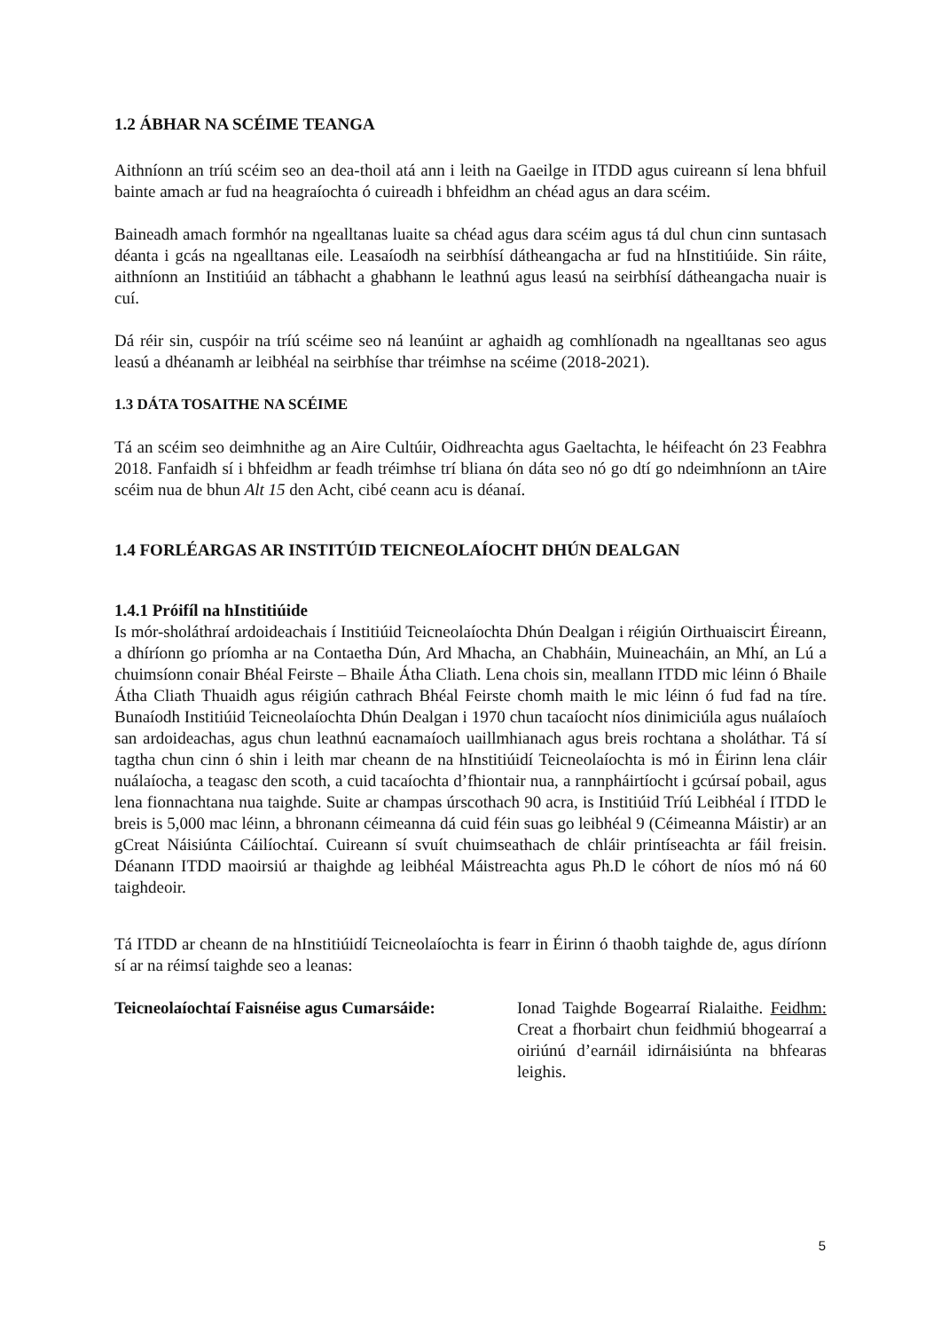1.2 ÁBHAR NA SCÉIME TEANGA
Aithníonn an tríú scéim seo an dea-thoil atá ann i leith na Gaeilge in ITDD agus cuireann sí lena bhfuil bainte amach ar fud na heagraíochta ó cuireadh i bhfeidhm an chéad agus an dara scéim.
Baineadh amach formhór na ngealltanas luaite sa chéad agus dara scéim agus tá dul chun cinn suntasach déanta i gcás na ngealltanas eile. Leasaíodh na seirbhísí dátheangacha ar fud na hInstitiúide. Sin ráite, aithníonn an Institiúid an tábhacht a ghabhann le leathnú agus leasú na seirbhísí dátheangacha nuair is cuí.
Dá réir sin, cuspóir na tríú scéime seo ná leanúint ar aghaidh ag comhlíonadh na ngealltanas seo agus leasú a dhéanamh ar leibhéal na seirbhíse thar tréimhse na scéime (2018-2021).
1.3 DÁTA TOSAITHE NA SCÉIME
Tá an scéim seo deimhnithe ag an Aire Cultúir, Oidhreachta agus Gaeltachta, le héifeacht ón 23 Feabhra 2018. Fanfaidh sí i bhfeidhm ar feadh tréimhse trí bliana ón dáta seo nó go dtí go ndeimhníonn an tAire scéim nua de bhun Alt 15 den Acht, cibé ceann acu is déanaí.
1.4 FORLÉARGAS AR INSTITÚID TEICNEOLAÍOCHT DHÚN DEALGAN
1.4.1 Próifíl na hInstitiúide
Is mór-sholáthraí ardoideachais í Institiúid Teicneolaíochta Dhún Dealgan i réigiún Oirthuaiscirt Éireann, a dhíríonn go príomha ar na Contaetha Dún, Ard Mhacha, an Chabháin, Muineacháin, an Mhí, an Lú a chuimsíonn conair Bhéal Feirste – Bhaile Átha Cliath. Lena chois sin, meallann ITDD mic léinn ó Bhaile Átha Cliath Thuaidh agus réigiún cathrach Bhéal Feirste chomh maith le mic léinn ó fud fad na tíre. Bunaíodh Institiúid Teicneolaíochta Dhún Dealgan i 1970 chun tacaíocht níos dinimiciúla agus nuálaíoch san ardoideachas, agus chun leathnú eacnamaíoch uaillmhianach agus breis rochtana a sholáthar. Tá sí tagtha chun cinn ó shin i leith mar cheann de na hInstitiúidí Teicneolaíochta is mó in Éirinn lena cláir nuálaíocha, a teagasc den scoth, a cuid tacaíochta d’fhiontair nua, a rannpháirtíocht i gcúrsaí pobail, agus lena fionnachtana nua taighde. Suite ar champas úrscothach 90 acra, is Institiúid Tríú Leibhéal í ITDD le breis is 5,000 mac léinn, a bhronann céimeanna dá cuid féin suas go leibhéal 9 (Céimeanna Máistir) ar an gCreat Náisiúnta Cáilíochtaí. Cuireann sí svuít chuimseathach de chláir printíseachta ar fáil freisin. Déanann ITDD maoirsiú ar thaighde ag leibhéal Máistreachta agus Ph.D le cóhort de níos mó ná 60 taighdeoir.
Tá ITDD ar cheann de na hInstitiúidí Teicneolaíochta is fearr in Éirinn ó thaobh taighde de, agus díríonn sí ar na réimsí taighde seo a leanas:
Teicneolaíochtaí Faisnéise agus Cumarsáide:
Ionad Taighde Bogearraí Rialaithe. Feidhm: Creat a fhorbairt chun feidhmiú bhogearraí a oiriúnú d’earnáil idirnáisiúnta na bhfearas leighis.
5